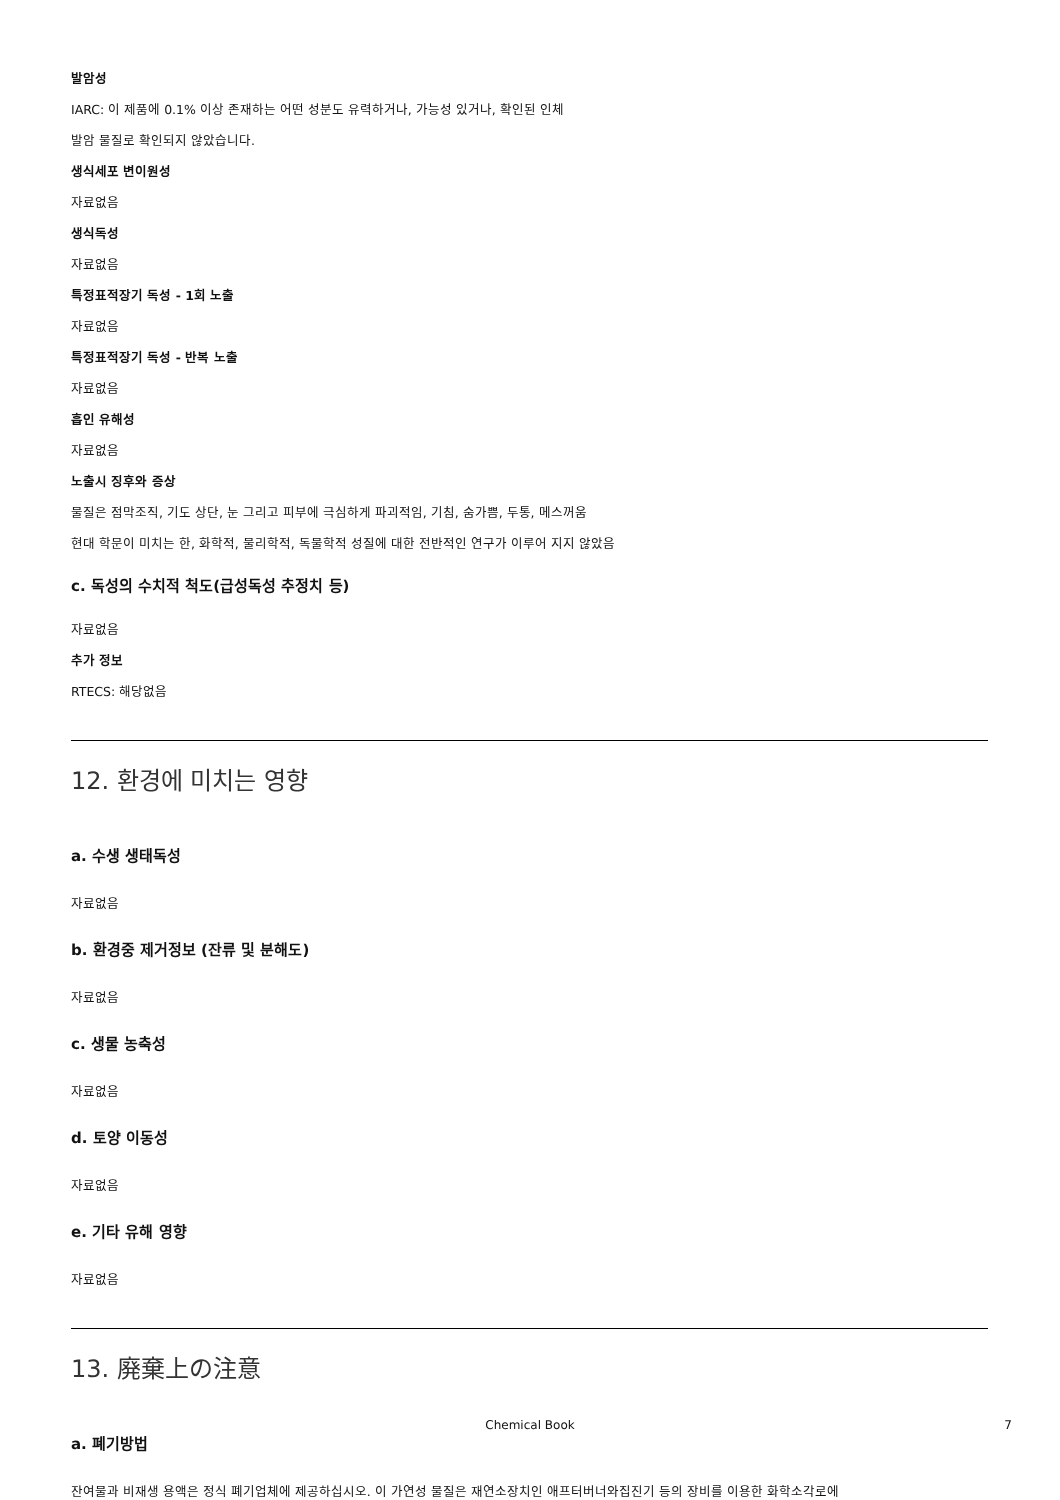발암성
IARC: 이 제품에 0.1% 이상 존재하는 어떤 성분도 유력하거나, 가능성 있거나, 확인된 인체
발암 물질로 확인되지 않았습니다.
생식세포 변이원성
자료없음
생식독성
자료없음
특정표적장기 독성 - 1회 노출
자료없음
특정표적장기 독성 - 반복 노출
자료없음
흡인 유해성
자료없음
노출시 징후와 증상
물질은 점막조직, 기도 상단, 눈 그리고 피부에 극심하게 파괴적임, 기침, 숨가쁨, 두통, 메스꺼움
현대 학문이 미치는 한, 화학적, 물리학적, 독물학적 성질에 대한 전반적인 연구가 이루어 지지 않았음
c. 독성의 수치적 척도(급성독성 추정치 등)
자료없음
추가 정보
RTECS: 해당없음
12. 환경에 미치는 영향
a. 수생 생태독성
자료없음
b. 환경중 제거정보 (잔류 및 분해도)
자료없음
c. 생물 농축성
자료없음
d. 토양 이동성
자료없음
e. 기타 유해 영향
자료없음
13. 廃棄上の注意
a. 폐기방법
잔여물과 비재생 용액은 정식 폐기업체에 제공하십시오. 이 가연성 물질은 재연소장치인 애프터버너와집진기 등의 장비를 이용한 화학소각로에
Chemical Book 7